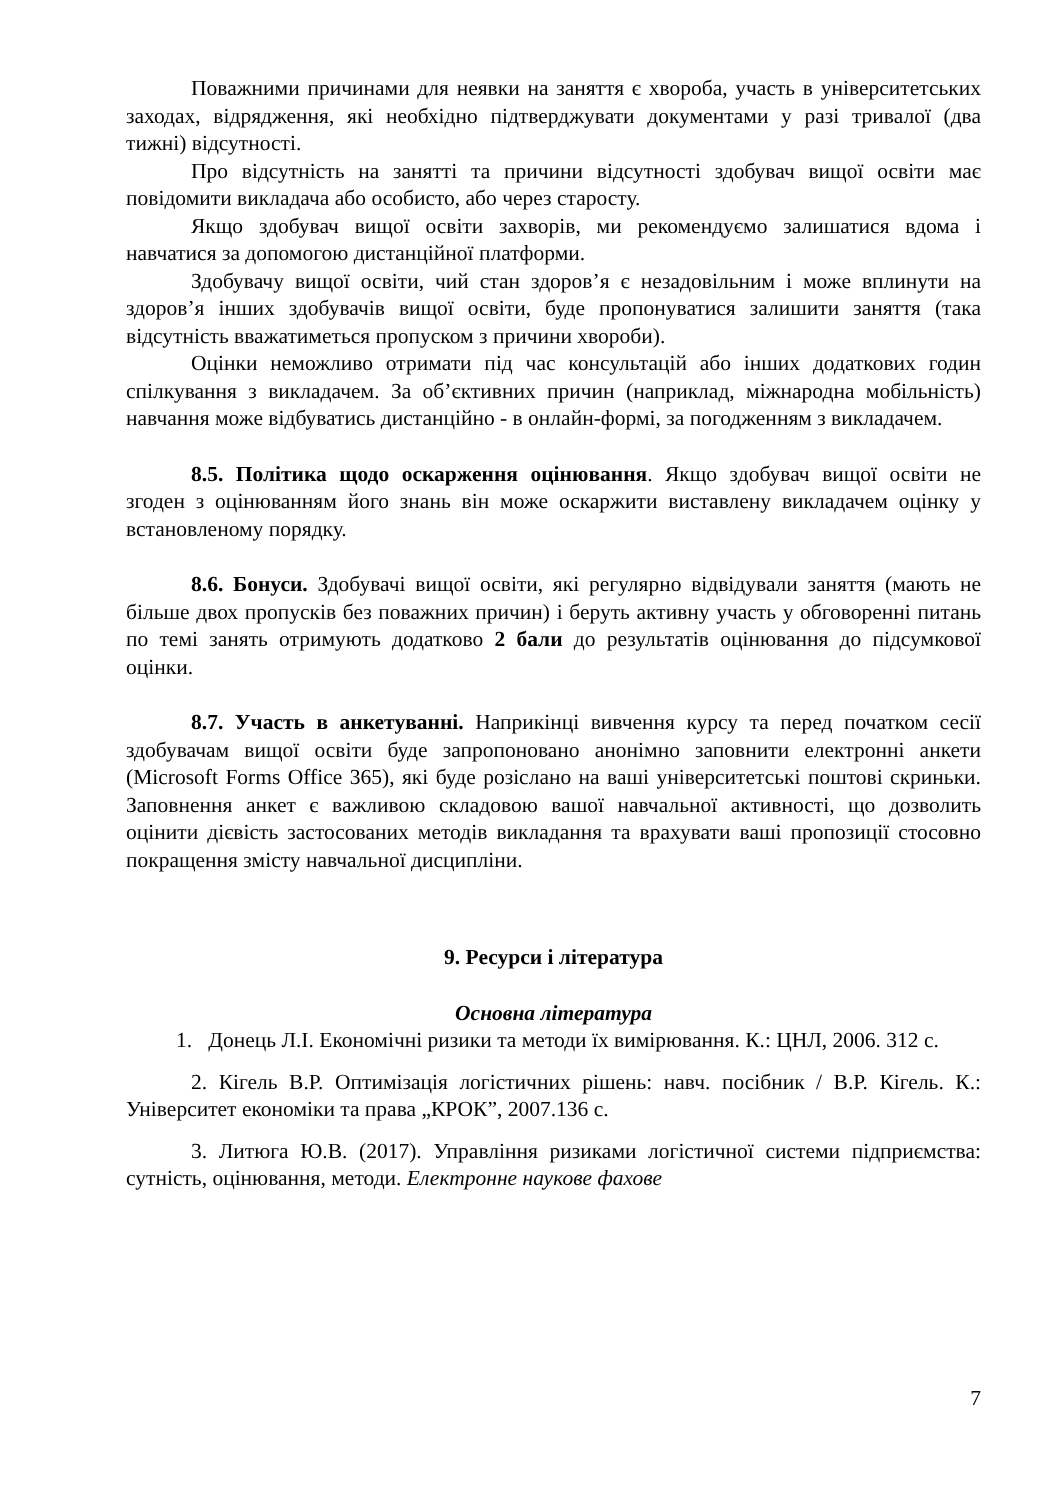Поважними причинами для неявки на заняття є хвороба, участь в університетських заходах, відрядження, які необхідно підтверджувати документами у разі тривалої (два тижні) відсутності.
Про відсутність на занятті та причини відсутності здобувач вищої освіти має повідомити викладача або особисто, або через старосту.
Якщо здобувач вищої освіти захворів, ми рекомендуємо залишатися вдома і навчатися за допомогою дистанційної платформи.
Здобувачу вищої освіти, чий стан здоров’я є незадовільним і може вплинути на здоров’я інших здобувачів вищої освіти, буде пропонуватися залишити заняття (така відсутність вважатиметься пропуском з причини хвороби).
Оцінки неможливо отримати під час консультацій або інших додаткових годин спілкування з викладачем. За об’єктивних причин (наприклад, міжнародна мобільність) навчання може відбуватись дистанційно - в онлайн-формі, за погодженням з викладачем.
8.5. Політика щодо оскарження оцінювання. Якщо здобувач вищої освіти не згоден з оцінюванням його знань він може оскаржити виставлену викладачем оцінку у встановленому порядку.
8.6. Бонуси. Здобувачі вищої освіти, які регулярно відвідували заняття (мають не більше двох пропусків без поважних причин) і беруть активну участь у обговоренні питань по темі занять отримують додатково 2 бали до результатів оцінювання до підсумкової оцінки.
8.7. Участь в анкетуванні. Наприкінці вивчення курсу та перед початком сесії здобувачам вищої освіти буде запропоновано анонімно заповнити електронні анкети (Microsoft Forms Office 365), які буде розіслано на ваші університетські поштові скриньки. Заповнення анкет є важливою складовою вашої навчальної активності, що дозволить оцінити дієвість застосованих методів викладання та врахувати ваші пропозиції стосовно покращення змісту навчальної дисципліни.
9. Ресурси і література
Основна література
1. Донець Л.І. Економічні ризики та методи їх вимірювання. К.: ЦНЛ, 2006. 312 с.
2. Кігель В.Р. Оптимізація логістичних рішень: навч. посібник / В.Р. Кігель. К.: Університет економіки та права „КРОК”, 2007.136 с.
3. Литюга Ю.В. (2017). Управління ризиками логістичної системи підприємства: сутність, оцінювання, методи. Електронне наукове фахове
7